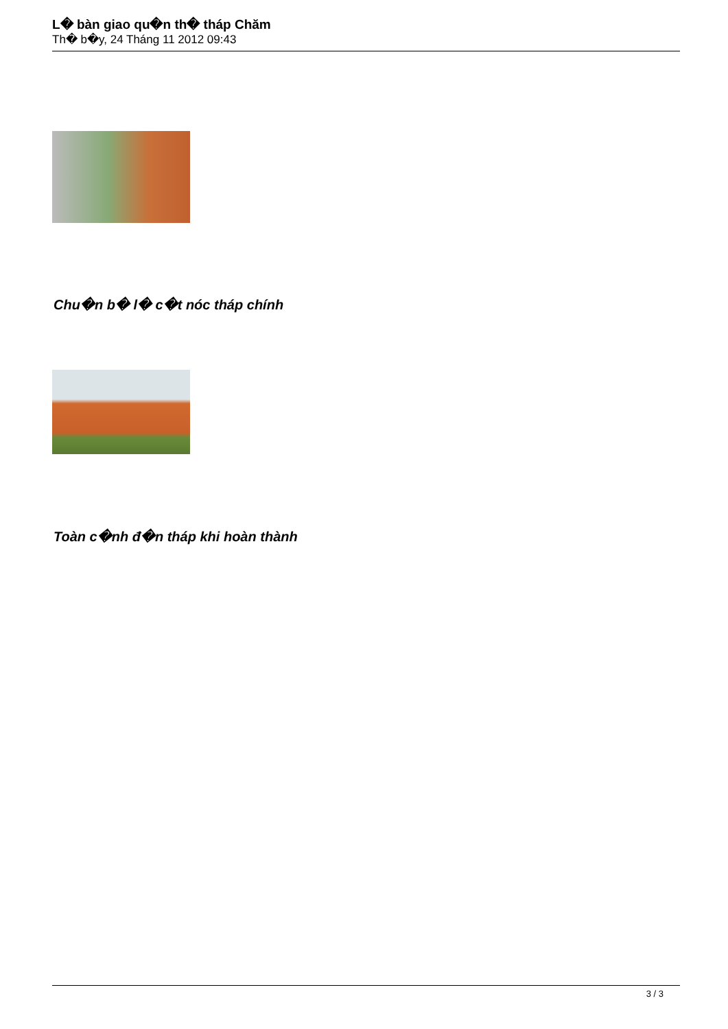L� bàn giao qu�n th� tháp Chăm
Th� b�y, 24 Tháng 11 2012 09:43
Chu�n b� l� c�t nóc tháp chính
Toàn c�nh đ�n tháp khi hoàn thành
3 / 3